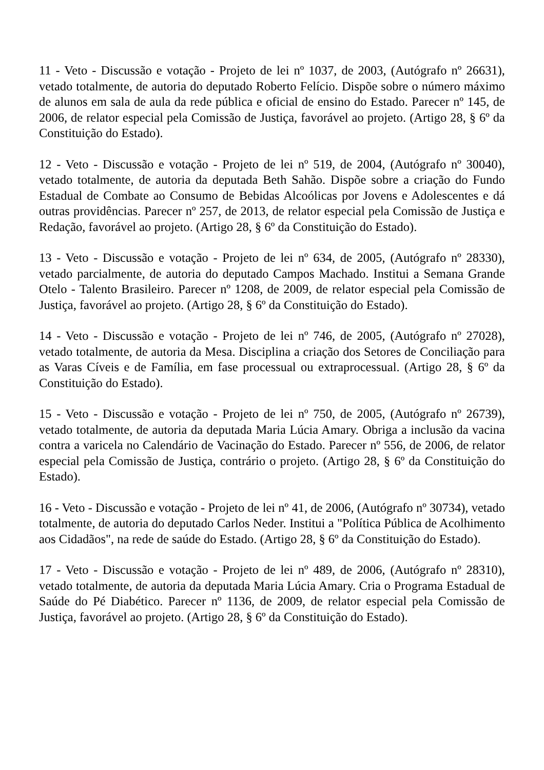11 - Veto - Discussão e votação - Projeto de lei nº 1037, de 2003, (Autógrafo nº 26631), vetado totalmente, de autoria do deputado Roberto Felício. Dispõe sobre o número máximo de alunos em sala de aula da rede pública e oficial de ensino do Estado. Parecer nº 145, de 2006, de relator especial pela Comissão de Justiça, favorável ao projeto. (Artigo 28, § 6º da Constituição do Estado).
12 - Veto - Discussão e votação - Projeto de lei nº 519, de 2004, (Autógrafo nº 30040), vetado totalmente, de autoria da deputada Beth Sahão. Dispõe sobre a criação do Fundo Estadual de Combate ao Consumo de Bebidas Alcoólicas por Jovens e Adolescentes e dá outras providências. Parecer nº 257, de 2013, de relator especial pela Comissão de Justiça e Redação, favorável ao projeto. (Artigo 28, § 6º da Constituição do Estado).
13 - Veto - Discussão e votação - Projeto de lei nº 634, de 2005, (Autógrafo nº 28330), vetado parcialmente, de autoria do deputado Campos Machado. Institui a Semana Grande Otelo - Talento Brasileiro. Parecer nº 1208, de 2009, de relator especial pela Comissão de Justiça, favorável ao projeto. (Artigo 28, § 6º da Constituição do Estado).
14 - Veto - Discussão e votação - Projeto de lei nº 746, de 2005, (Autógrafo nº 27028), vetado totalmente, de autoria da Mesa. Disciplina a criação dos Setores de Conciliação para as Varas Cíveis e de Família, em fase processual ou extraprocessual. (Artigo 28, § 6º da Constituição do Estado).
15 - Veto - Discussão e votação - Projeto de lei nº 750, de 2005, (Autógrafo nº 26739), vetado totalmente, de autoria da deputada Maria Lúcia Amary. Obriga a inclusão da vacina contra a varicela no Calendário de Vacinação do Estado. Parecer nº 556, de 2006, de relator especial pela Comissão de Justiça, contrário o projeto. (Artigo 28, § 6º da Constituição do Estado).
16 - Veto - Discussão e votação - Projeto de lei nº 41, de 2006, (Autógrafo nº 30734), vetado totalmente, de autoria do deputado Carlos Neder. Institui a "Política Pública de Acolhimento aos Cidadãos", na rede de saúde do Estado. (Artigo 28, § 6º da Constituição do Estado).
17 - Veto - Discussão e votação - Projeto de lei nº 489, de 2006, (Autógrafo nº 28310), vetado totalmente, de autoria da deputada Maria Lúcia Amary. Cria o Programa Estadual de Saúde do Pé Diabético. Parecer nº 1136, de 2009, de relator especial pela Comissão de Justiça, favorável ao projeto. (Artigo 28, § 6º da Constituição do Estado).